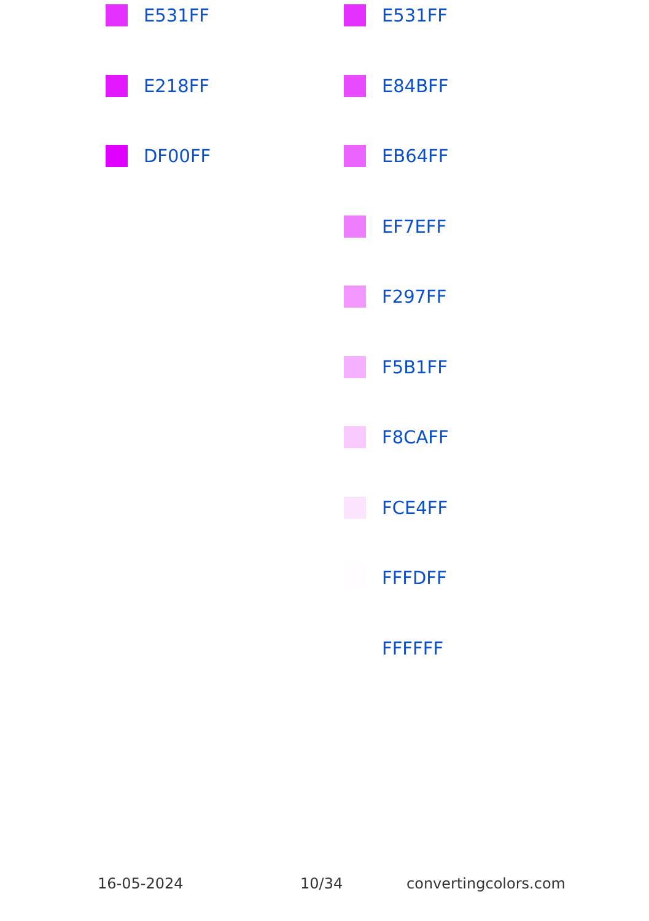E531FF
E218FF
DF00FF
E531FF
E84BFF
EB64FF
EF7EFF
F297FF
F5B1FF
F8CAFF
FCE4FF
FFFDFF
FFFFFF
16-05-2024 10/34 convertingcolors.com